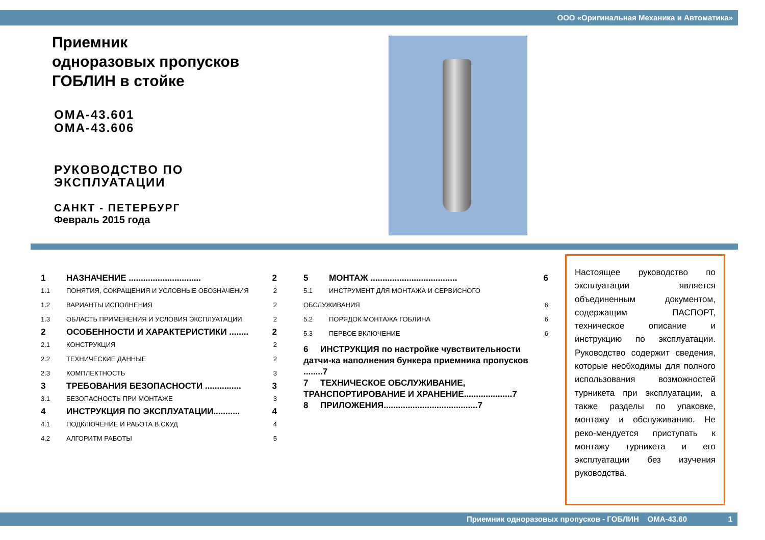ООО «Оригинальная Механика и Автоматика»
Приемник
одноразовых пропусков
ГОБЛИН в стойке
ОМА-43.601
ОМА-43.606
РУКОВОДСТВО ПО
ЭКСПЛУАТАЦИИ
САНКТ - ПЕТЕРБУРГ
Февраль 2015 года
1 НАЗНАЧЕНИЕ .............................. 2
1.1 ПОНЯТИЯ, СОКРАЩЕНИЯ И УСЛОВНЫЕ ОБОЗНАЧЕНИЯ 2
1.2 ВАРИАНТЫ ИСПОЛНЕНИЯ 2
1.3 ОБЛАСТЬ ПРИМЕНЕНИЯ И УСЛОВИЯ ЭКСПЛУАТАЦИИ 2
2 ОСОБЕННОСТИ И ХАРАКТЕРИСТИКИ ........ 2
2.1 КОНСТРУКЦИЯ 2
2.2 ТЕХНИЧЕСКИЕ ДАННЫЕ 2
2.3 КОМПЛЕКТНОСТЬ 3
3 ТРЕБОВАНИЯ БЕЗОПАСНОСТИ ............... 3
3.1 БЕЗОПАСНОСТЬ ПРИ МОНТАЖЕ 3
4 ИНСТРУКЦИЯ ПО ЭКСПЛУАТАЦИИ........... 4
4.1 ПОДКЛЮЧЕНИЕ И РАБОТА В СКУД 4
4.2 АЛГОРИТМ РАБОТЫ 5
5 МОНТАЖ .................................... 6
5.1 ИНСТРУМЕНТ ДЛЯ МОНТАЖА И СЕРВИСНОГО
ОБСЛУЖИВАНИЯ 6
5.2 ПОРЯДОК МОНТАЖА ГОБЛИНА 6
5.3 ПЕРВОЕ ВКЛЮЧЕНИЕ 6
6 ИНСТРУКЦИЯ по настройке чувствительности датчи-ка наполнения бункера приемника пропусков ........7
7 ТЕХНИЧЕСКОЕ ОБСЛУЖИВАНИЕ, ТРАНСПОРТИРОВАНИЕ И ХРАНЕНИЕ....................7
8 ПРИЛОЖЕНИЯ.......................................7
Настоящее руководство по эксплуатации является объединенным документом, содержащим ПАСПОРТ, техническое описание и инструкцию по эксплуатации. Руководство содержит сведения, которые необходимы для полного использования возможностей турникета при эксплуатации, а также разделы по упаковке, монтажу и обслуживанию. Не реко-мендуется приступать к монтажу турникета и его эксплуатации без изучения руководства.
Приемник одноразовых пропусков - ГОБЛИН ОМА-43.60 1